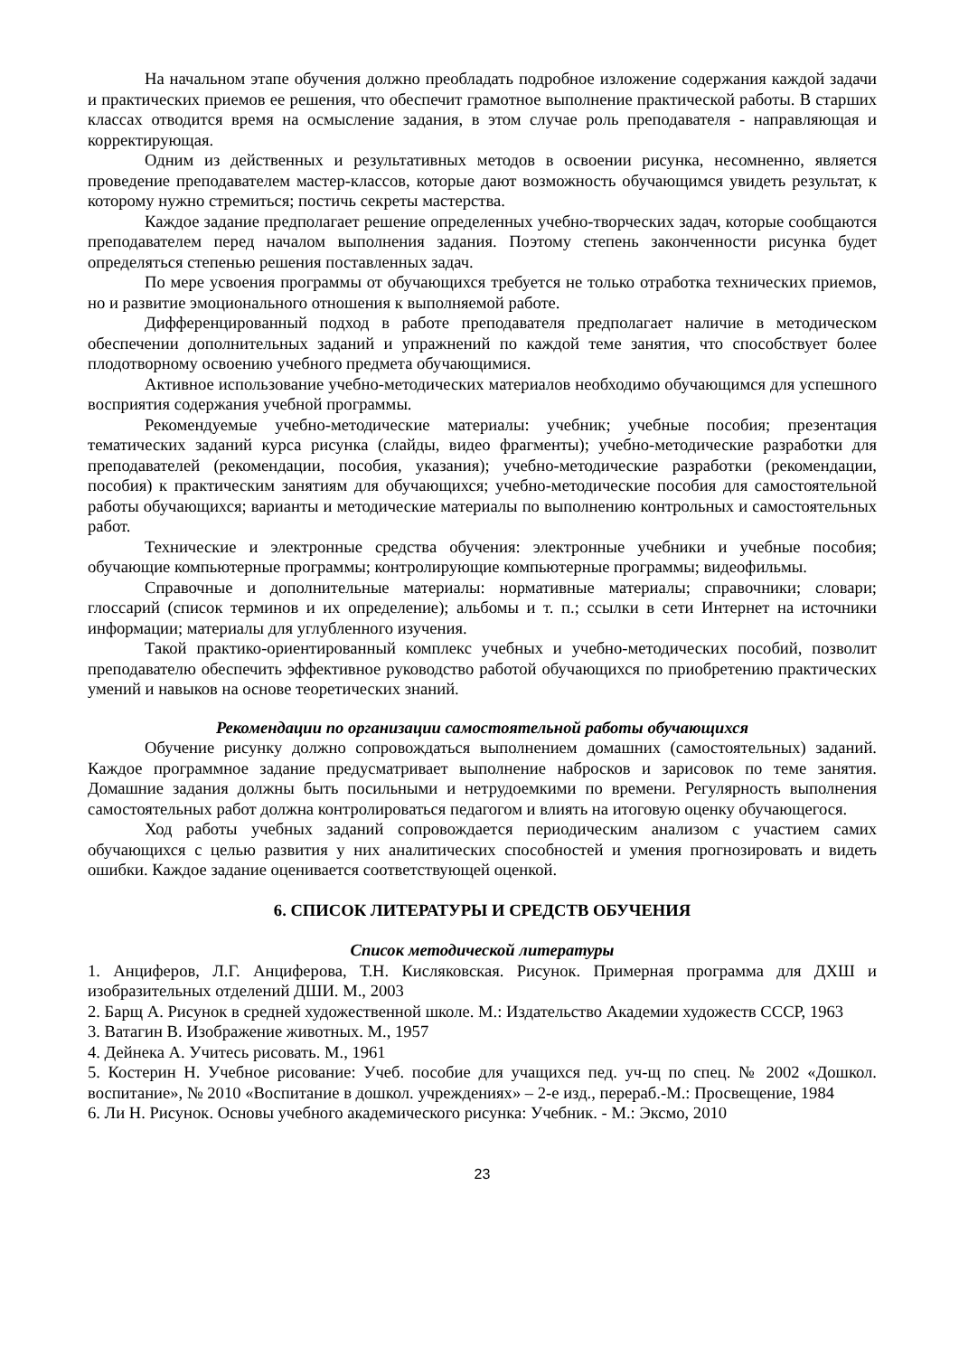На начальном этапе обучения должно преобладать подробное изложение содержания каждой задачи и практических приемов ее решения, что обеспечит грамотное выполнение практической работы. В старших классах отводится время на осмысление задания, в этом случае роль преподавателя - направляющая и корректирующая.
Одним из действенных и результативных методов в освоении рисунка, несомненно, является проведение преподавателем мастер-классов, которые дают возможность обучающимся увидеть результат, к которому нужно стремиться; постичь секреты мастерства.
Каждое задание предполагает решение определенных учебно-творческих задач, которые сообщаются преподавателем перед началом выполнения задания. Поэтому степень законченности рисунка будет определяться степенью решения поставленных задач.
По мере усвоения программы от обучающихся требуется не только отработка технических приемов, но и развитие эмоционального отношения к выполняемой работе.
Дифференцированный подход в работе преподавателя предполагает наличие в методическом обеспечении дополнительных заданий и упражнений по каждой теме занятия, что способствует более плодотворному освоению учебного предмета обучающимися.
Активное использование учебно-методических материалов необходимо обучающимся для успешного восприятия содержания учебной программы.
Рекомендуемые учебно-методические материалы: учебник; учебные пособия; презентация тематических заданий курса рисунка (слайды, видео фрагменты); учебно-методические разработки для преподавателей (рекомендации, пособия, указания); учебно-методические разработки (рекомендации, пособия) к практическим занятиям для обучающихся; учебно-методические пособия для самостоятельной работы обучающихся; варианты и методические материалы по выполнению контрольных и самостоятельных работ.
Технические и электронные средства обучения: электронные учебники и учебные пособия; обучающие компьютерные программы; контролирующие компьютерные программы; видеофильмы.
Справочные и дополнительные материалы: нормативные материалы; справочники; словари; глоссарий (список терминов и их определение); альбомы и т. п.; ссылки в сети Интернет на источники информации; материалы для углубленного изучения.
Такой практико-ориентированный комплекс учебных и учебно-методических пособий, позволит преподавателю обеспечить эффективное руководство работой обучающихся по приобретению практических умений и навыков на основе теоретических знаний.
Рекомендации по организации самостоятельной работы обучающихся
Обучение рисунку должно сопровождаться выполнением домашних (самостоятельных) заданий. Каждое программное задание предусматривает выполнение набросков и зарисовок по теме занятия. Домашние задания должны быть посильными и нетрудоемкими по времени. Регулярность выполнения самостоятельных работ должна контролироваться педагогом и влиять на итоговую оценку обучающегося.
Ход работы учебных заданий сопровождается периодическим анализом с участием самих обучающихся с целью развития у них аналитических способностей и умения прогнозировать и видеть ошибки. Каждое задание оценивается соответствующей оценкой.
6. СПИСОК ЛИТЕРАТУРЫ И СРЕДСТВ ОБУЧЕНИЯ
Список методической литературы
1. Анциферов, Л.Г. Анциферова, Т.Н. Кисляковская. Рисунок. Примерная программа для ДХШ и изобразительных отделений ДШИ. М., 2003
2. Барщ А. Рисунок в средней художественной школе. М.: Издательство Академии художеств СССР, 1963
3. Ватагин В. Изображение животных. М., 1957
4. Дейнека А. Учитесь рисовать. М., 1961
5. Костерин Н. Учебное рисование: Учеб. пособие для учащихся пед. уч-щ по спец. № 2002 «Дошкол. воспитание», № 2010 «Воспитание в дошкол. учреждениях» – 2-е изд., перераб.-М.: Просвещение, 1984
6. Ли Н. Рисунок. Основы учебного академического рисунка: Учебник. - М.: Эксмо, 2010
23